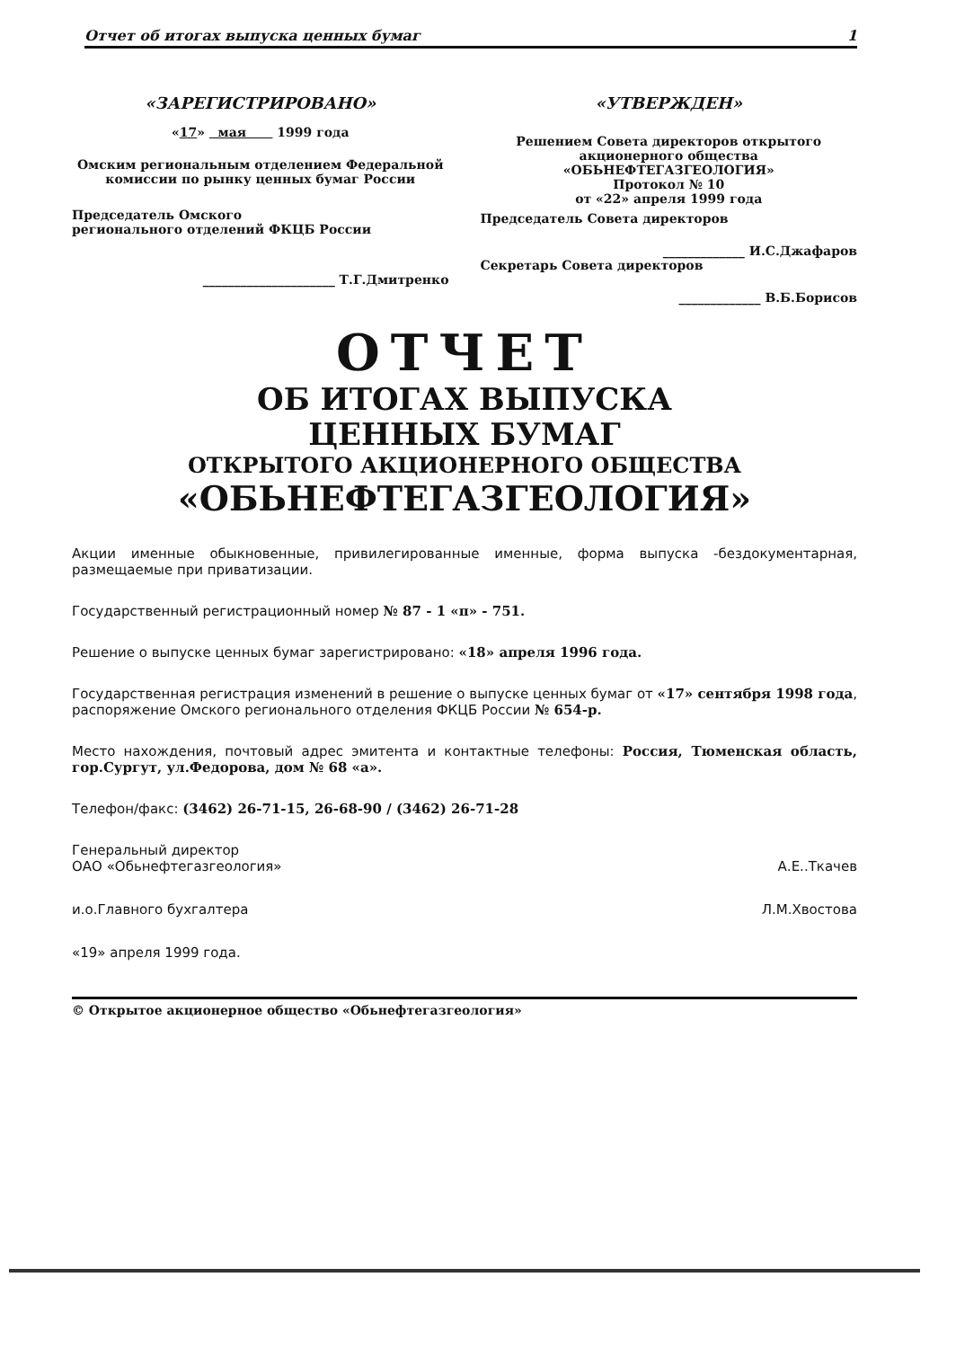Отчет об итогах выпуска ценных бумаг 1
«ЗАРЕГИСТРИРОВАНО»
«17» мая 1999 года
Омским региональным отделением Федеральной комиссии по рынку ценных бумаг России
Председатель Омского
регионального отделений ФКЦБ России
_____________________ Т.Г.Дмитренко
«УТВЕРЖДЕН»
Решением Совета директоров открытого акционерного общества «ОБЬНЕФТЕГАЗГЕОЛОГИЯ»
Протокол № 10
от «22» апреля 1999 года
Председатель Совета директоров
_____________ И.С.Джафаров
Секретарь Совета директоров
_____________ В.Б.Борисов
ОТЧЕТ
ОБ ИТОГАХ ВЫПУСКА
ЦЕННЫХ БУМАГ
ОТКРЫТОГО АКЦИОНЕРНОГО ОБЩЕСТВА
«ОБЬНЕФТЕГАЗГЕОЛОГИЯ»
Акции именные обыкновенные, привилегированные именные, форма выпуска -бездокументарная, размещаемые при приватизации.
Государственный регистрационный номер № 87 - 1 «п» - 751.
Решение о выпуске ценных бумаг зарегистрировано: «18» апреля 1996 года.
Государственная регистрация изменений в решение о выпуске ценных бумаг от «17» сентября 1998 года, распоряжение Омского регионального отделения ФКЦБ России № 654-р.
Место нахождения, почтовый адрес эмитента и контактные телефоны: Россия, Тюменская область, гор.Сургут, ул.Федорова, дом № 68 «а».
Телефон/факс: (3462) 26-71-15, 26-68-90 / (3462) 26-71-28
Генеральный директор
ОАО «Обьнефтегазгеология» А.Е..Ткачев
и.о.Главного бухгалтера Л.М.Хвостова
«19» апреля 1999 года.
© Открытое акционерное общество «Обьнефтегазгеология»